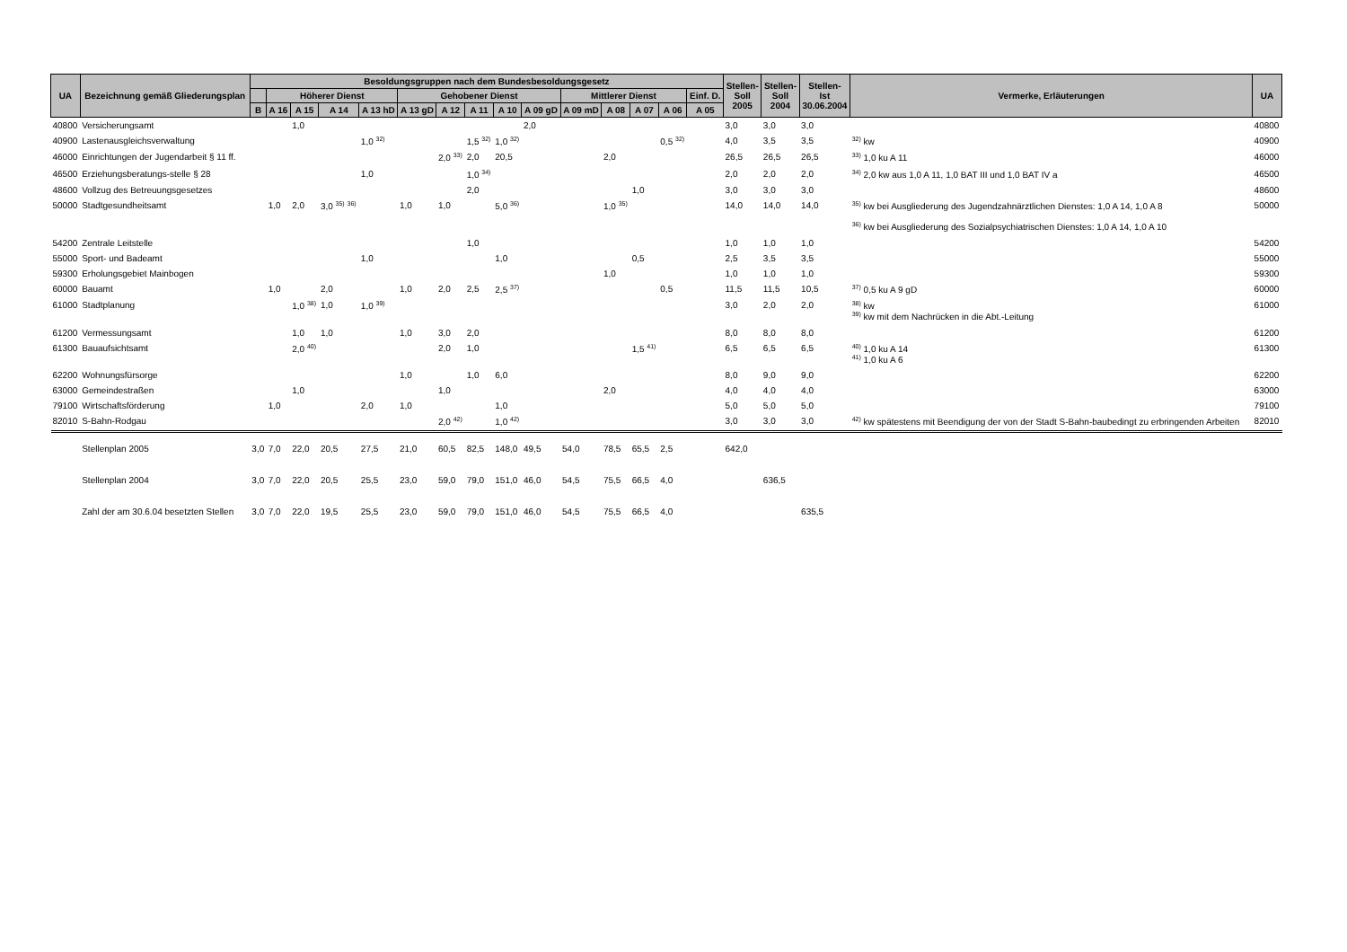| UA | Bezeichnung gemäß Gliederungsplan | Besoldungsgruppen nach dem Bundesbesoldungsgesetz | | | | | | | | | | | | | | | Stellen- Soll 2005 | Stellen- Soll 2004 | Stellen- Ist 30.06.2004 | Vermerke, Erläuterungen | UA |
| --- | --- | --- | --- | --- | --- | --- | --- | --- | --- | --- | --- | --- | --- | --- | --- | --- | --- | --- | --- | --- | --- |
| | | | Höherer Dienst | | | | Gehobener Dienst | | | | | Mittlerer Dienst | | | | Einf. D. | | | | | |
| | | B | A 16 | A 15 | A 14 | A 13 hD | A 13 gD | A 12 | A 11 | A 10 | A 09 gD | A 09 mD | A 08 | A 07 | A 06 | A 05 | | | | | |
| 40800 | Versicherungsamt | | | 1,0 | | | | | | | 2,0 | | | | | | 3,0 | 3,0 | 3,0 | | 40800 |
| 40900 | Lastenausgleichsverwaltung | | | | | 1,0 <sup>32)</sup> | | | 1,5 <sup>32)</sup> | 1,0 <sup>32)</sup> | | | | | 0,5 <sup>32)</sup> | | 4,0 | 3,5 | 3,5 | <sup>32)</sup> kw | 40900 |
| 46000 | Einrichtungen der Jugendarbeit § 11 ff. | | | | | | | 2,0 <sup>33)</sup> | 2,0 | 20,5 | | | 2,0 | | | | 26,5 | 26,5 | 26,5 | <sup>33)</sup> 1,0 ku A 11 | 46000 |
| 46500 | Erziehungsberatungs-stelle § 28 | | | | | 1,0 | | | 1,0 <sup>34)</sup> | | | | | | | | 2,0 | 2,0 | 2,0 | <sup>34)</sup> 2,0 kw aus 1,0 A 11, 1,0 BAT III und 1,0 BAT IV a | 46500 |
| 48600 | Vollzug des Betreuungsgesetzes | | | | | | | | 2,0 | | | | | 1,0 | | | 3,0 | 3,0 | 3,0 | | 48600 |
| 50000 | Stadtgesundheitsamt | | 1,0 | 2,0 | 3,0 <sup>35)</sup> <sup>36)</sup> | | 1,0 | 1,0 | | 5,0 <sup>36)</sup> | | | 1,0 <sup>35)</sup> | | | | 14,0 | 14,0 | 14,0 | <sup>35)</sup> kw bei Ausgliederung des Jugendzahnärztlichen Dienstes: 1,0 A 14, 1,0 A 8 <sup>36)</sup> kw bei Ausgliederung des Sozialpsychiatrischen Dienstes: 1,0 A 14, 1,0 A 10 | 50000 |
| 54200 | Zentrale Leitstelle | | | | | | | | 1,0 | | | | | | | | 1,0 | 1,0 | 1,0 | | 54200 |
| 55000 | Sport- und Badeamt | | | | | 1,0 | | | | 1,0 | | | | 0,5 | | | 2,5 | 3,5 | 3,5 | | 55000 |
| 59300 | Erholungsgebiet Mainbogen | | | | | | | | | | | | 1,0 | | | | 1,0 | 1,0 | 1,0 | | 59300 |
| 60000 | Bauamt | | 1,0 | | 2,0 | | 1,0 | 2,0 | 2,5 | 2,5 <sup>37)</sup> | | | | | 0,5 | | 11,5 | 11,5 | 10,5 | <sup>37)</sup> 0,5 ku A 9 gD | 60000 |
| 61000 | Stadtplanung | | | 1,0 <sup>38)</sup> | 1,0 | 1,0 <sup>39)</sup> | | | | | | | | | | | 3,0 | 2,0 | 2,0 | <sup>38)</sup> kw <sup>39)</sup> kw mit dem Nachrücken in die Abt.-Leitung | 61000 |
| 61200 | Vermessungsamt | | | 1,0 | 1,0 | | 1,0 | 3,0 | 2,0 | | | | | | | | 8,0 | 8,0 | 8,0 | | 61200 |
| 61300 | Bauaufsichtsamt | | | 2,0 <sup>40)</sup> | | | | 2,0 | 1,0 | | | | | 1,5 <sup>41)</sup> | | | 6,5 | 6,5 | 6,5 | <sup>40)</sup> 1,0 ku A 14 <sup>41)</sup> 1,0 ku A 6 | 61300 |
| 62200 | Wohnungsfürsorge | | | | | | 1,0 | | 1,0 | 6,0 | | | | | | | 8,0 | 9,0 | 9,0 | | 62200 |
| 63000 | Gemeindestraßen | | | 1,0 | | | | 1,0 | | | | | 2,0 | | | | 4,0 | 4,0 | 4,0 | | 63000 |
| 79100 | Wirtschaftsförderung | | 1,0 | | | 2,0 | 1,0 | | | 1,0 | | | | | | | 5,0 | 5,0 | 5,0 | | 79100 |
| 82010 | S-Bahn-Rodgau | | | | | | | 2,0 <sup>42)</sup> | | 1,0 <sup>42)</sup> | | | | | | | 3,0 | 3,0 | 3,0 | <sup>42)</sup> kw spätestens mit Beendigung der von der Stadt S-Bahn-baubedingt zu erbringenden Arbeiten | 82010 |
| | Stellenplan 2005 | 3,0 | 7,0 | 22,0 | 20,5 | 27,5 | 21,0 | 60,5 | 82,5 | 148,0 | 49,5 | 54,0 | 78,5 | 65,5 | 2,5 | | 642,0 | | | | |
| | Stellenplan 2004 | 3,0 | 7,0 | 22,0 | 20,5 | 25,5 | 23,0 | 59,0 | 79,0 | 151,0 | 46,0 | 54,5 | 75,5 | 66,5 | 4,0 | | | 636,5 | | | |
| | Zahl der am 30.6.04 besetzten Stellen | 3,0 | 7,0 | 22,0 | 19,5 | 25,5 | 23,0 | 59,0 | 79,0 | 151,0 | 46,0 | 54,5 | 75,5 | 66,5 | 4,0 | | | | 635,5 | | |